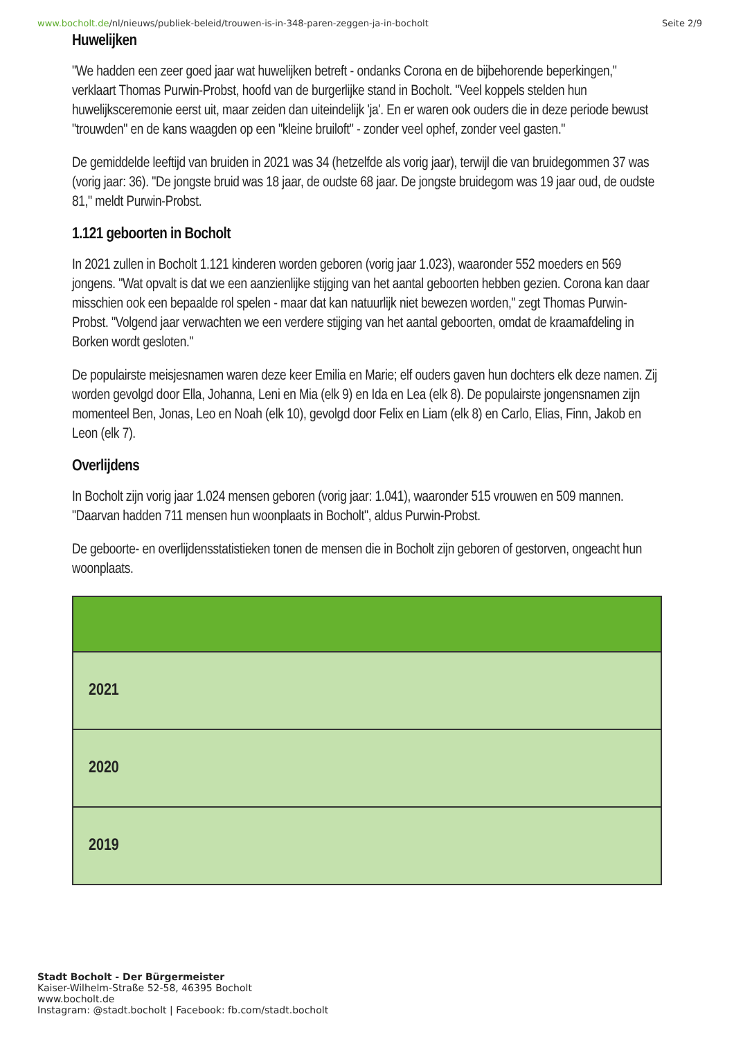www.bocholt.de/nl/nieuws/publiek-beleid/trouwen-is-in-348-paren-zeggen-ja-in-bocholt Seite 2/9
Huwelijken
"We hadden een zeer goed jaar wat huwelijken betreft - ondanks Corona en de bijbehorende beperkingen," verklaart Thomas Purwin-Probst, hoofd van de burgerlijke stand in Bocholt. "Veel koppels stelden hun huwelijksceremonie eerst uit, maar zeiden dan uiteindelijk 'ja'. En er waren ook ouders die in deze periode bewust "trouwden" en de kans waagden op een "kleine bruiloft" - zonder veel ophef, zonder veel gasten."
De gemiddelde leeftijd van bruiden in 2021 was 34 (hetzelfde als vorig jaar), terwijl die van bruidegommen 37 was (vorig jaar: 36). "De jongste bruid was 18 jaar, de oudste 68 jaar. De jongste bruidegom was 19 jaar oud, de oudste 81," meldt Purwin-Probst.
1.121 geboorten in Bocholt
In 2021 zullen in Bocholt 1.121 kinderen worden geboren (vorig jaar 1.023), waaronder 552 moeders en 569 jongens. "Wat opvalt is dat we een aanzienlijke stijging van het aantal geboorten hebben gezien. Corona kan daar misschien ook een bepaalde rol spelen - maar dat kan natuurlijk niet bewezen worden," zegt Thomas Purwin-Probst. "Volgend jaar verwachten we een verdere stijging van het aantal geboorten, omdat de kraamafdeling in Borken wordt gesloten."
De populairste meisjesnamen waren deze keer Emilia en Marie; elf ouders gaven hun dochters elk deze namen. Zij worden gevolgd door Ella, Johanna, Leni en Mia (elk 9) en Ida en Lea (elk 8). De populairste jongensnamen zijn momenteel Ben, Jonas, Leo en Noah (elk 10), gevolgd door Felix en Liam (elk 8) en Carlo, Elias, Finn, Jakob en Leon (elk 7).
Overlijdens
In Bocholt zijn vorig jaar 1.024 mensen geboren (vorig jaar: 1.041), waaronder 515 vrouwen en 509 mannen. "Daarvan hadden 711 mensen hun woonplaats in Bocholt", aldus Purwin-Probst.
De geboorte- en overlijdensstatistieken tonen de mensen die in Bocholt zijn geboren of gestorven, ongeacht hun woonplaats.
| 2021 |
| 2020 |
| 2019 |
Stadt Bocholt - Der Bürgermeister
Kaiser-Wilhelm-Straße 52-58, 46395 Bocholt
www.bocholt.de
Instagram: @stadt.bocholt | Facebook: fb.com/stadt.bocholt